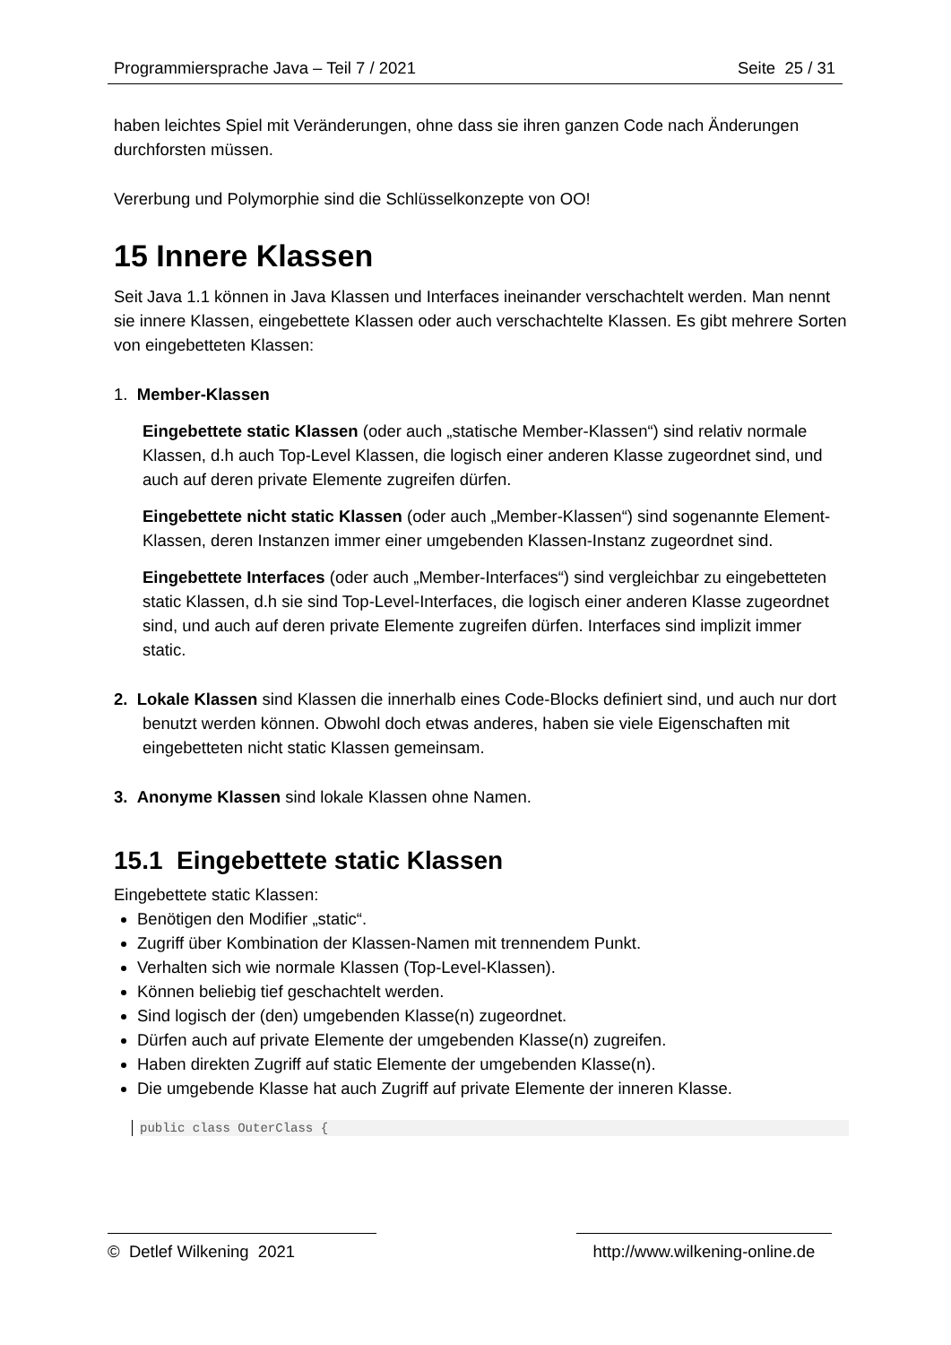Programmiersprache Java – Teil 7 / 2021 Seite 25 / 31
haben leichtes Spiel mit Veränderungen, ohne dass sie ihren ganzen Code nach Änderungen durchforsten müssen.
Vererbung und Polymorphie sind die Schlüsselkonzepte von OO!
15 Innere Klassen
Seit Java 1.1 können in Java Klassen und Interfaces ineinander verschachtelt werden. Man nennt sie innere Klassen, eingebettete Klassen oder auch verschachtelte Klassen. Es gibt mehrere Sorten von eingebetteten Klassen:
1. Member-Klassen
Eingebettete static Klassen (oder auch „statische Member-Klassen“) sind relativ normale Klassen, d.h auch Top-Level Klassen, die logisch einer anderen Klasse zugeordnet sind, und auch auf deren private Elemente zugreifen dürfen.
Eingebettete nicht static Klassen (oder auch „Member-Klassen“) sind sogenannte Element-Klassen, deren Instanzen immer einer umgebenden Klassen-Instanz zugeordnet sind.
Eingebettete Interfaces (oder auch „Member-Interfaces“) sind vergleichbar zu eingebetteten static Klassen, d.h sie sind Top-Level-Interfaces, die logisch einer anderen Klasse zugeordnet sind, und auch auf deren private Elemente zugreifen dürfen. Interfaces sind implizit immer static.
2. Lokale Klassen sind Klassen die innerhalb eines Code-Blocks definiert sind, und auch nur dort benutzt werden können. Obwohl doch etwas anderes, haben sie viele Eigenschaften mit eingebetteten nicht static Klassen gemeinsam.
3. Anonyme Klassen sind lokale Klassen ohne Namen.
15.1 Eingebettete static Klassen
Eingebettete static Klassen:
Benötigen den Modifier „static“.
Zugriff über Kombination der Klassen-Namen mit trennendem Punkt.
Verhalten sich wie normale Klassen (Top-Level-Klassen).
Können beliebig tief geschachtelt werden.
Sind logisch der (den) umgebenden Klasse(n) zugeordnet.
Dürfen auch auf private Elemente der umgebenden Klasse(n) zugreifen.
Haben direkten Zugriff auf static Elemente der umgebenden Klasse(n).
Die umgebende Klasse hat auch Zugriff auf private Elemente der inneren Klasse.
public class OuterClass {
© Detlef Wilkening 2021 http://www.wilkening-online.de